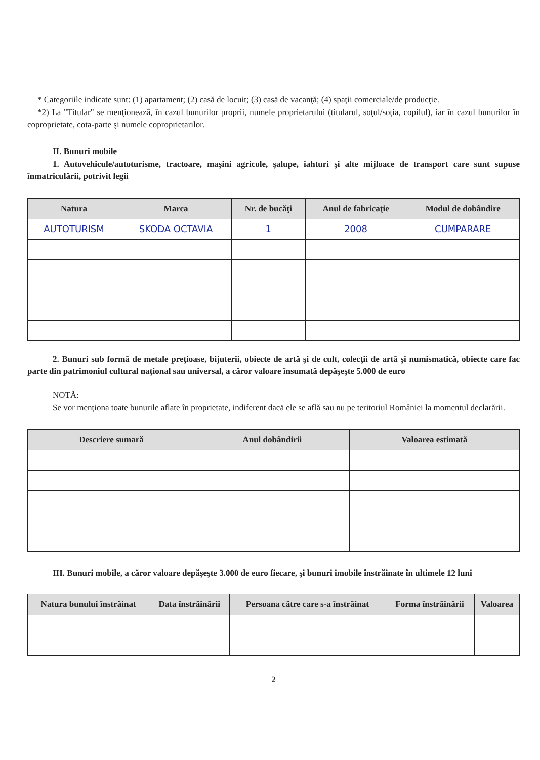* Categoriile indicate sunt: (1) apartament; (2) casă de locuit; (3) casă de vacanţă; (4) spaţii comerciale/de producţie.
*2) La "Titular" se menţionează, în cazul bunurilor proprii, numele proprietarului (titularul, soţul/soţia, copilul), iar în cazul bunurilor în coproprietate, cota-parte şi numele coproprietarilor.
II. Bunuri mobile
1. Autovehicule/autoturisme, tractoare, maşini agricole, şalupe, iahturi şi alte mijloace de transport care sunt supuse înmatriculării, potrivit legii
| Natura | Marca | Nr. de bucăţi | Anul de fabricaţie | Modul de dobândire |
| --- | --- | --- | --- | --- |
| AUTOTURISM | SKODA OCTAVIA | 1 | 2008 | CUMPARARE |
2. Bunuri sub formă de metale preţioase, bijuterii, obiecte de artă şi de cult, colecţii de artă şi numismatică, obiecte care fac parte din patrimoniul cultural naţional sau universal, a căror valoare însumată depăşeşte 5.000 de euro
NOTĂ:
Se vor menţiona toate bunurile aflate în proprietate, indiferent dacă ele se află sau nu pe teritoriul României la momentul declarării.
| Descriere sumară | Anul dobândirii | Valoarea estimată |
| --- | --- | --- |
III. Bunuri mobile, a căror valoare depăşeşte 3.000 de euro fiecare, şi bunuri imobile înstrăinate în ultimele 12 luni
| Natura bunului înstrăinat | Data înstrăinării | Persoana către care s-a înstrăinat | Forma înstrăinării | Valoarea |
| --- | --- | --- | --- | --- |
2